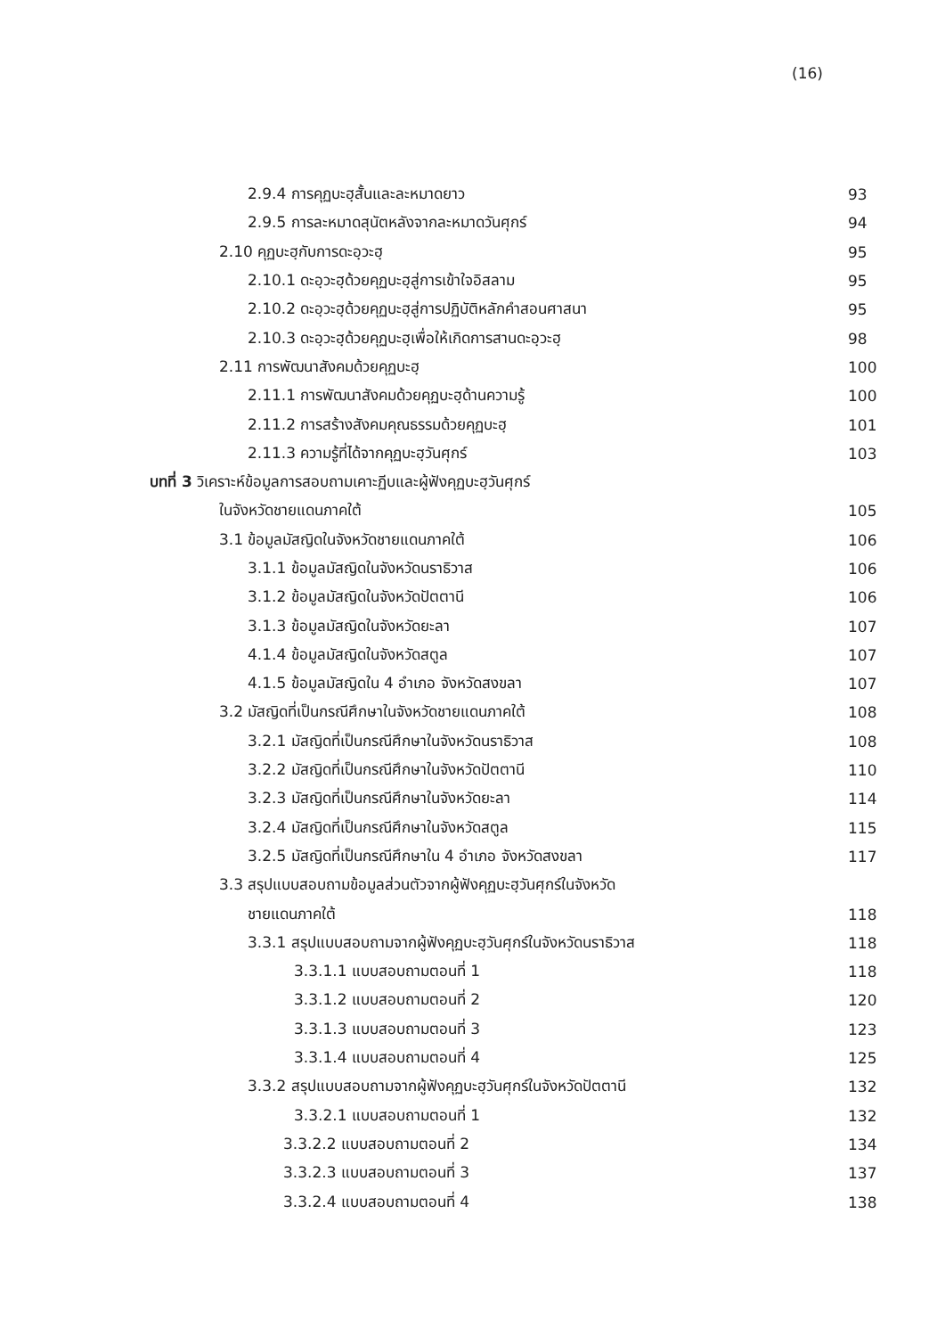(16)
2.9.4 การคุฏบะฮฺสั้นและละหมาดยาว 93
2.9.5 การละหมาดสุนัตหลังจากละหมาดวันศุกร์ 94
2.10 คุฏบะฮฺกับการดะอฺวะฮฺ 95
2.10.1 ดะอฺวะฮฺด้วยคุฏบะฮฺสู่การเข้าใจอิสลาม 95
2.10.2 ดะอฺวะฮฺด้วยคุฏบะฮฺสู่การปฏิบัติหลักคำสอนศาสนา 95
2.10.3 ดะอฺวะฮฺด้วยคุฏบะฮฺเพื่อให้เกิดการสานดะอฺวะฮฺ 98
2.11 การพัฒนาสังคมด้วยคุฏบะฮฺ 100
2.11.1 การพัฒนาสังคมด้วยคุฏบะฮฺด้านความรู้ 100
2.11.2 การสร้างสังคมคุณธรรมด้วยคุฏบะฮฺ 101
2.11.3 ความรู้ที่ได้จากคุฏบะฮฺวันศุกร์ 103
บทที่ 3 วิเคราะห์ข้อมูลการสอบถามเคาะฏีบและผู้ฟังคุฏบะฮฺวันศุกร์
ในจังหวัดชายแดนภาคใต้ 105
3.1 ข้อมูลมัสญิดในจังหวัดชายแดนภาคใต้ 106
3.1.1 ข้อมูลมัสญิดในจังหวัดนราธิวาส 106
3.1.2 ข้อมูลมัสญิดในจังหวัดปัตตานี 106
3.1.3 ข้อมูลมัสญิดในจังหวัดยะลา 107
4.1.4 ข้อมูลมัสญิดในจังหวัดสตูล 107
4.1.5 ข้อมูลมัสญิดใน 4 อำเภอ จังหวัดสงขลา 107
3.2 มัสญิดที่เป็นกรณีศึกษาในจังหวัดชายแดนภาคใต้ 108
3.2.1 มัสญิดที่เป็นกรณีศึกษาในจังหวัดนราธิวาส 108
3.2.2 มัสญิดที่เป็นกรณีศึกษาในจังหวัดปัตตานี 110
3.2.3 มัสญิดที่เป็นกรณีศึกษาในจังหวัดยะลา 114
3.2.4 มัสญิดที่เป็นกรณีศึกษาในจังหวัดสตูล 115
3.2.5 มัสญิดที่เป็นกรณีศึกษาใน 4 อำเภอ จังหวัดสงขลา 117
3.3 สรุปแบบสอบถามข้อมูลส่วนตัวจากผู้ฟังคุฏบะฮฺวันศุกร์ในจังหวัด
ชายแดนภาคใต้ 118
3.3.1 สรุปแบบสอบถามจากผู้ฟังคุฏบะฮฺวันศุกร์ในจังหวัดนราธิวาส 118
3.3.1.1 แบบสอบถามตอนที่ 1 118
3.3.1.2 แบบสอบถามตอนที่ 2 120
3.3.1.3 แบบสอบถามตอนที่ 3 123
3.3.1.4 แบบสอบถามตอนที่ 4 125
3.3.2 สรุปแบบสอบถามจากผู้ฟังคุฏบะฮฺวันศุกร์ในจังหวัดปัตตานี 132
3.3.2.1 แบบสอบถามตอนที่ 1 132
3.3.2.2 แบบสอบถามตอนที่ 2 134
3.3.2.3 แบบสอบถามตอนที่ 3 137
3.3.2.4 แบบสอบถามตอนที่ 4 138